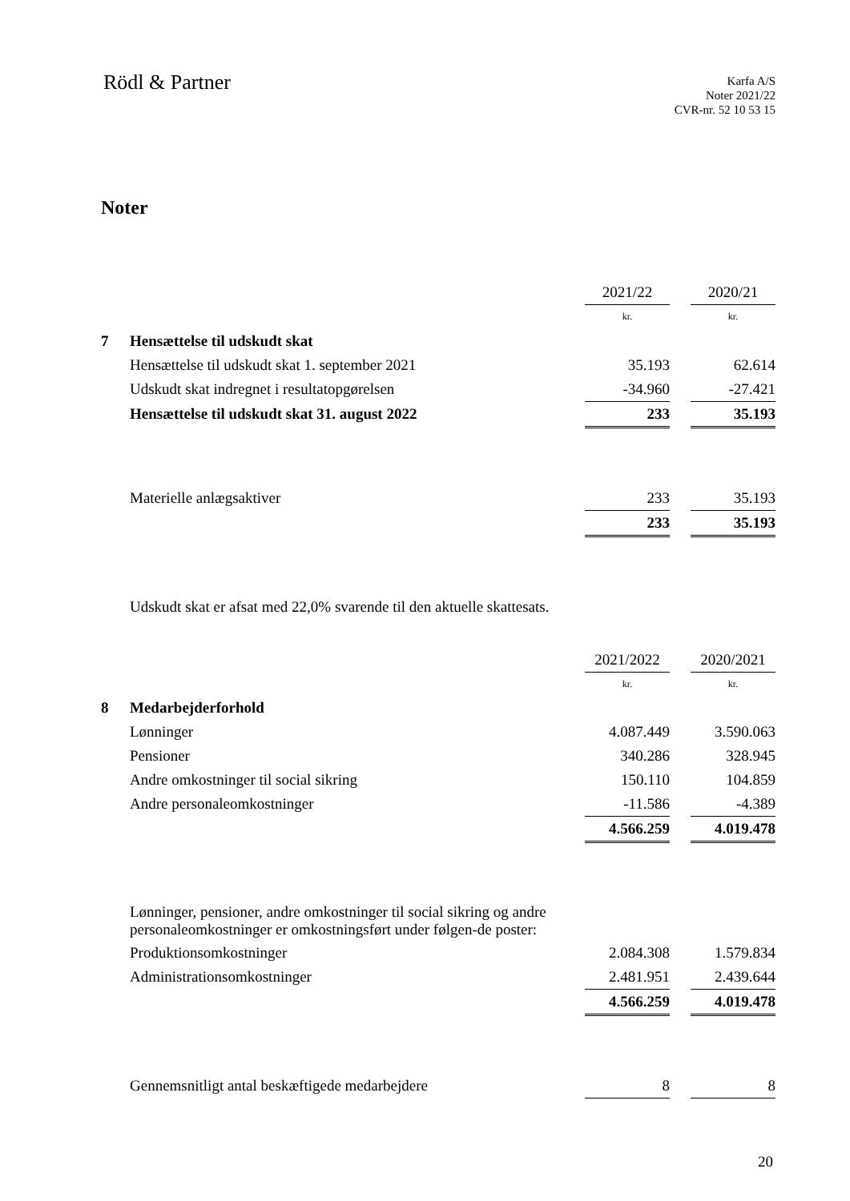Rödl & Partner
Karfa A/S
Noter 2021/22
CVR-nr. 52 10 53 15
Noter
| | | 2021/22 | | 2020/21 |
| | | kr. | | kr. |
| 7 | Hensættelse til udskudt skat | | | |
| | Hensættelse til udskudt skat 1. september 2021 | 35.193 | | 62.614 |
| | Udskudt skat indregnet i resultatopgørelsen | -34.960 | | -27.421 |
| | Hensættelse til udskudt skat 31. august 2022 | 233 | | 35.193 |
| | Materielle anlægsaktiver | 233 | | 35.193 |
| | | 233 | | 35.193 |
| | Udskudt skat er afsat med 22,0% svarende til den aktuelle skattesats. | | | |
| | | 2021/2022 | | 2020/2021 |
| | | kr. | | kr. |
| 8 | Medarbejderforhold | | | |
| | Lønninger | 4.087.449 | | 3.590.063 |
| | Pensioner | 340.286 | | 328.945 |
| | Andre omkostninger til social sikring | 150.110 | | 104.859 |
| | Andre personaleomkostninger | -11.586 | | -4.389 |
| | | 4.566.259 | | 4.019.478 |
| | Lønninger, pensioner, andre omkostninger til social sikring og andre personaleomkostninger er omkostningsført under følgen-de poster: | | | |
| | Produktionsomkostninger | 2.084.308 | | 1.579.834 |
| | Administrationsomkostninger | 2.481.951 | | 2.439.644 |
| | | 4.566.259 | | 4.019.478 |
| | Gennemsnitligt antal beskæftigede medarbejdere | 8 | | 8 |
20